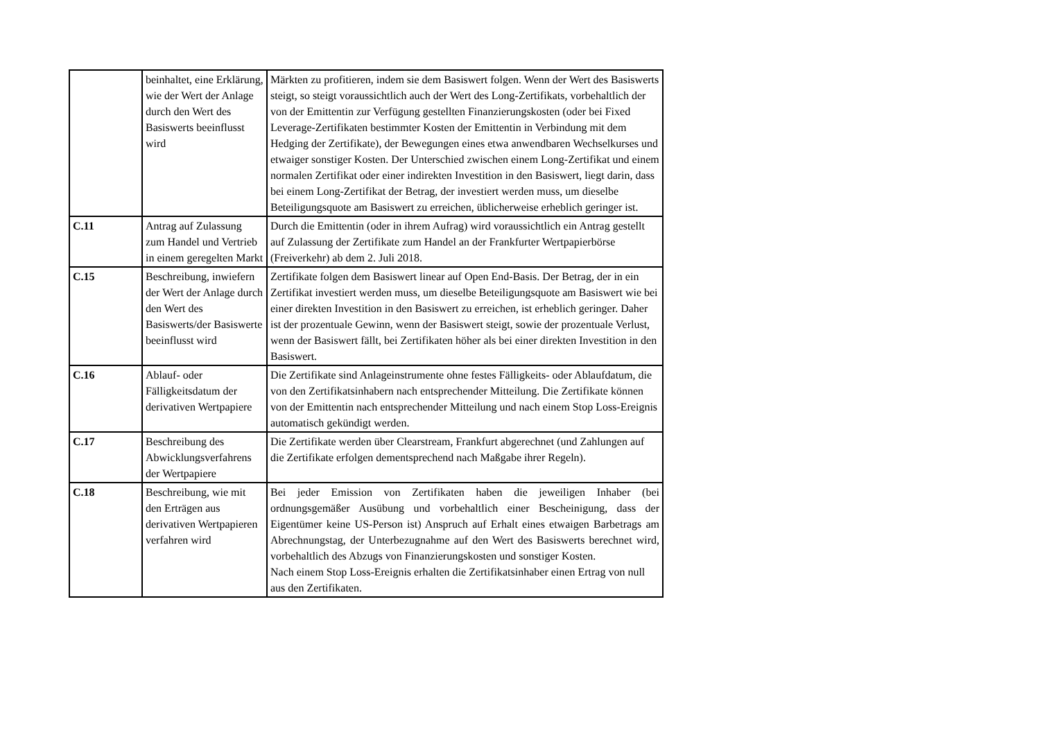| | beinhaltet, eine Erklärung, wie der Wert der Anlage durch den Wert des Basiswerts beeinflusst wird | Märkten zu profitieren, indem sie dem Basiswert folgen. Wenn der Wert des Basiswerts steigt, so steigt voraussichtlich auch der Wert des Long-Zertifikats, vorbehaltlich der von der Emittentin zur Verfügung gestellten Finanzierungskosten (oder bei Fixed Leverage-Zertifikaten bestimmter Kosten der Emittentin in Verbindung mit dem Hedging der Zertifikate), der Bewegungen eines etwa anwendbaren Wechselkurses und etwaiger sonstiger Kosten. Der Unterschied zwischen einem Long-Zertifikat und einem normalen Zertifikat oder einer indirekten Investition in den Basiswert, liegt darin, dass bei einem Long-Zertifikat der Betrag, der investiert werden muss, um dieselbe Beteiligungsquote am Basiswert zu erreichen, üblicherweise erheblich geringer ist. |
| C.11 | Antrag auf Zulassung zum Handel und Vertrieb in einem geregelten Markt | Durch die Emittentin (oder in ihrem Aufrag) wird voraussichtlich ein Antrag gestellt auf Zulassung der Zertifikate zum Handel an der Frankfurter Wertpapierbörse (Freiverkehr) ab dem 2. Juli 2018. |
| C.15 | Beschreibung, inwiefern der Wert der Anlage durch den Wert des Basiswerts/der Basiswerte beeinflusst wird | Zertifikate folgen dem Basiswert linear auf Open End-Basis. Der Betrag, der in ein Zertifikat investiert werden muss, um dieselbe Beteiligungsquote am Basiswert wie bei einer direkten Investition in den Basiswert zu erreichen, ist erheblich geringer. Daher ist der prozentuale Gewinn, wenn der Basiswert steigt, sowie der prozentuale Verlust, wenn der Basiswert fällt, bei Zertifikaten höher als bei einer direkten Investition in den Basiswert. |
| C.16 | Ablauf- oder Fälligkeitsdatum der derivativen Wertpapiere | Die Zertifikate sind Anlageinstrumente ohne festes Fälligkeits- oder Ablaufdatum, die von den Zertifikatsinhabern nach entsprechender Mitteilung. Die Zertifikate können von der Emittentin nach entsprechender Mitteilung und nach einem Stop Loss-Ereignis automatisch gekündigt werden. |
| C.17 | Beschreibung des Abwicklungsverfahrens der Wertpapiere | Die Zertifikate werden über Clearstream, Frankfurt abgerechnet (und Zahlungen auf die Zertifikate erfolgen dementsprechend nach Maßgabe ihrer Regeln). |
| C.18 | Beschreibung, wie mit den Erträgen aus derivativen Wertpapieren verfahren wird | Bei jeder Emission von Zertifikaten haben die jeweiligen Inhaber (bei ordnungsgemäßer Ausübung und vorbehaltlich einer Bescheinigung, dass der Eigentümer keine US-Person ist) Anspruch auf Erhalt eines etwaigen Barbetrags am Abrechnungstag, der Unterbezugnahme auf den Wert des Basiswerts berechnet wird, vorbehaltlich des Abzugs von Finanzierungskosten und sonstiger Kosten. Nach einem Stop Loss-Ereignis erhalten die Zertifikatsinhaber einen Ertrag von null aus den Zertifikaten. |